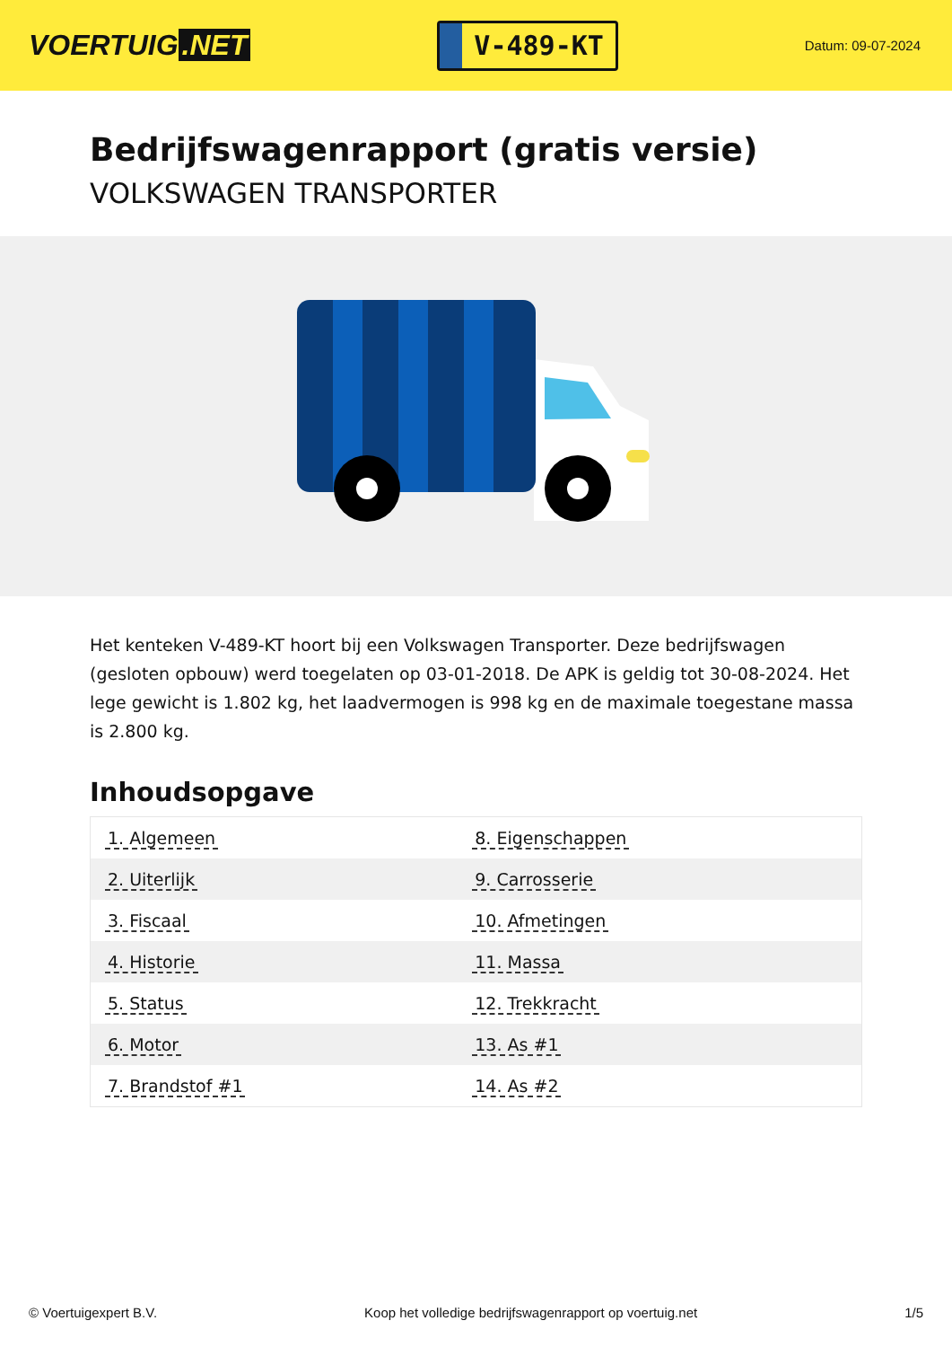VOERTUIG.NET
V-489-KT
Datum: 09-07-2024
Bedrijfswagenrapport (gratis versie)
VOLKSWAGEN TRANSPORTER
Het kenteken V-489-KT hoort bij een Volkswagen Transporter. Deze bedrijfswagen (gesloten opbouw) werd toegelaten op 03-01-2018. De APK is geldig tot 30-08-2024. Het lege gewicht is 1.802 kg, het laadvermogen is 998 kg en de maximale toegestane massa is 2.800 kg.
Inhoudsopgave
| 1. Algemeen | 8. Eigenschappen |
| 2. Uiterlijk | 9. Carrosserie |
| 3. Fiscaal | 10. Afmetingen |
| 4. Historie | 11. Massa |
| 5. Status | 12. Trekkracht |
| 6. Motor | 13. As #1 |
| 7. Brandstof #1 | 14. As #2 |
© Voertuigexpert B.V. Koop het volledige bedrijfswagenrapport op voertuig.net 1/5